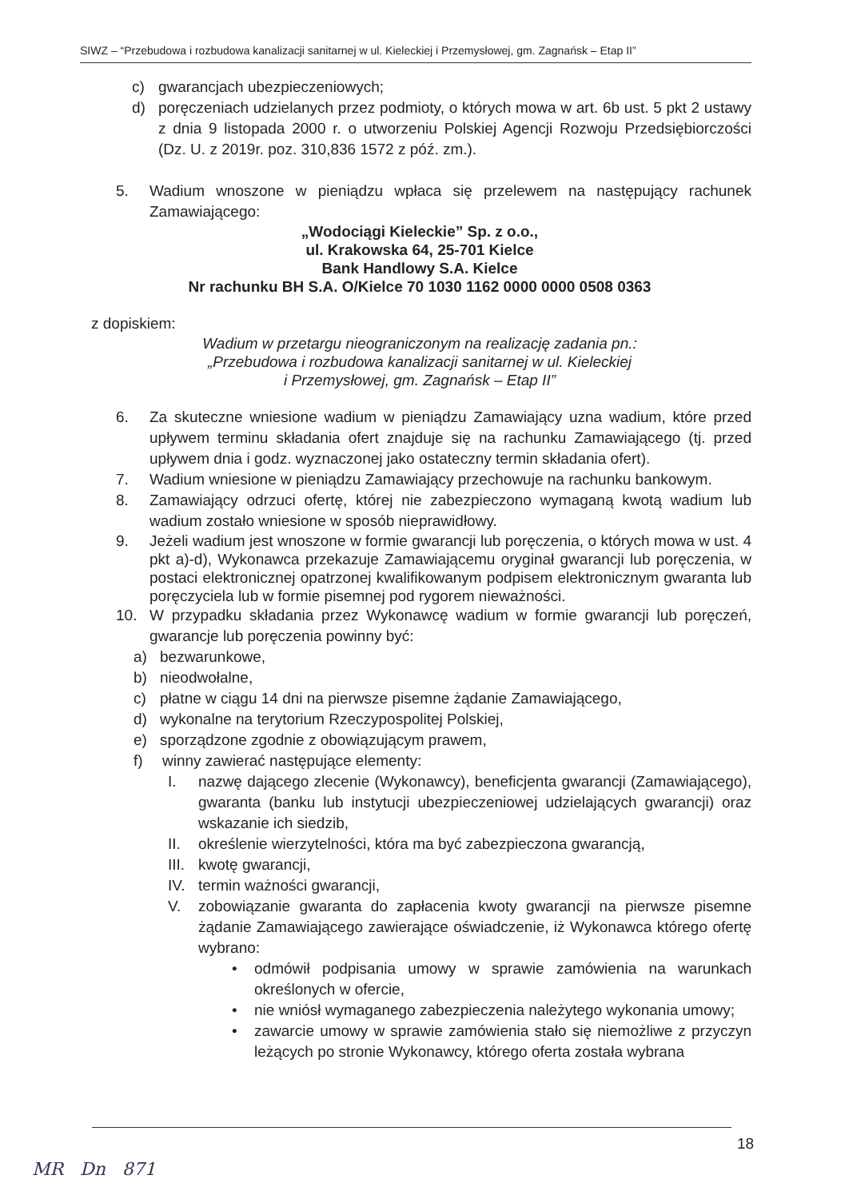SIWZ – “Przebudowa i rozbudowa kanalizacji sanitarnej w ul. Kieleckiej i Przemysłowej, gm. Zagnańsk – Etap II”
c) gwarancjach ubezpieczeniowych;
d) poręczeniach udzielanych przez podmioty, o których mowa w art. 6b ust. 5 pkt 2 ustawy z dnia 9 listopada 2000 r. o utworzeniu Polskiej Agencji Rozwoju Przedsiębiorczości (Dz. U. z 2019r. poz. 310,836 1572 z póź. zm.).
5. Wadium wnoszone w pieniądzu wpłaca się przelewem na następujący rachunek Zamawiającego:
„Wodociągi Kieleckie” Sp. z o.o.,
ul. Krakowska 64, 25-701 Kielce
Bank Handlowy S.A. Kielce
Nr rachunku BH S.A. O/Kielce 70 1030 1162 0000 0000 0508 0363
z dopiskiem:
Wadium w przetargu nieograniczonym na realizację zadania pn.:
„Przebudowa i rozbudowa kanalizacji sanitarnej w ul. Kieleckiej
i Przemysłowej, gm. Zagnańsk – Etap II”
6. Za skuteczne wniesione wadium w pieniądzu Zamawiający uzna wadium, które przed upływem terminu składania ofert znajduje się na rachunku Zamawiającego (tj. przed upływem dnia i godz. wyznaczonej jako ostateczny termin składania ofert).
7. Wadium wniesione w pieniądzu Zamawiający przechowuje na rachunku bankowym.
8. Zamawiający odrzuci ofertę, której nie zabezpieczono wymaganą kwotą wadium lub wadium zostało wniesione w sposób nieprawidłowy.
9. Jeżeli wadium jest wnoszone w formie gwarancji lub poręczenia, o których mowa w ust. 4 pkt a)-d), Wykonawca przekazuje Zamawiającemu oryginał gwarancji lub poręczenia, w postaci elektronicznej opatrzonej kwalifikowanym podpisem elektronicznym gwaranta lub poręczyciela lub w formie pisemnej pod rygorem nieważności.
10. W przypadku składania przez Wykonawcę wadium w formie gwarancji lub poręczeń, gwarancje lub poręczenia powinny być:
a) bezwarunkowe,
b) nieodwołalne,
c) płatne w ciągu 14 dni na pierwsze pisemne żądanie Zamawiającego,
d) wykonalne na terytorium Rzeczypospolitej Polskiej,
e) sporządzone zgodnie z obowiązującym prawem,
f) winny zawierać następujące elementy:
I. nazwę dającego zlecenie (Wykonawcy), beneficjenta gwarancji (Zamawiającego), gwaranta (banku lub instytucji ubezpieczeniowej udzielających gwarancji) oraz wskazanie ich siedzib,
II. określenie wierzytelności, która ma być zabezpieczona gwarancją,
III. kwotę gwarancji,
IV. termin ważności gwarancji,
V. zobowiązanie gwaranta do zapłacenia kwoty gwarancji na pierwsze pisemne żądanie Zamawiającego zawierające oświadczenie, iż Wykonawca którego ofertę wybrano:
• odmówił podpisania umowy w sprawie zamówienia na warunkach określonych w ofercie,
• nie wniósł wymaganego zabezpieczenia należytego wykonania umowy;
• zawarcie umowy w sprawie zamówienia stało się niemożliwe z przyczyn leżących po stronie Wykonawcy, którego oferta została wybrana
18
MR Dn 871